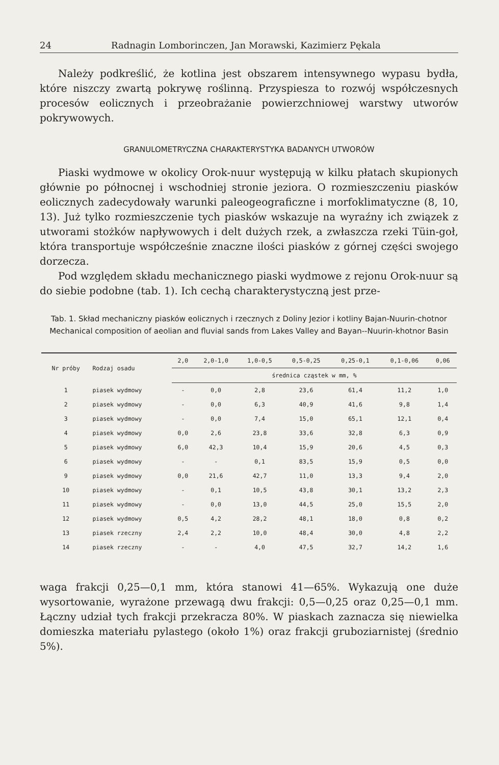24 Radnagin Lomborinczen, Jan Morawski, Kazimierz Pękala
Należy podkreślić, że kotlina jest obszarem intensywnego wypasu bydła, które niszczy zwartą pokrywę roślinną. Przyspiesza to rozwój współczesnych procesów eolicznych i przeobrażanie powierzchniowej warstwy utworów pokrywowych.
GRANULOMETRYCZNA CHARAKTERYSTYKA BADANYCH UTWORÓW
Piaski wydmowe w okolicy Orok-nuur występują w kilku płatach skupionych głównie po północnej i wschodniej stronie jeziora. O rozmieszczeniu piasków eolicznych zadecydowały warunki paleogeograficzne i morfoklimatyczne (8, 10, 13). Już tylko rozmieszczenie tych piasków wskazuje na wyraźny ich związek z utworami stożków napływowych i delt dużych rzek, a zwłaszcza rzeki Tüin-goł, która transportuje współcześnie znaczne ilości piasków z górnej części swojego dorzecza.
Pod względem składu mechanicznego piaski wydmowe z rejonu Orok-nuur są do siebie podobne (tab. 1). Ich cechą charakterystyczną jest prze-
Tab. 1. Skład mechaniczny piasków eolicznych i rzecznych z Doliny Jezior i kotliny Bajan-Nuurin-chotnor
Mechanical composition of aeolian and fluvial sands from Lakes Valley and Bayan--Nuurin-khotnor Basin
| Nr próby | Rodzaj osadu | 2,0 | 2,0-1,0 | 1,0-0,5 | 0,5-0,25 | 0,25-0,1 | 0,1-0,06 | 0,06 |
| --- | --- | --- | --- | --- | --- | --- | --- | --- |
| | | średnica cząstek w mm, % | | | | | | |
| 1 | piasek wydmowy | - | 0,0 | 2,8 | 23,6 | 61,4 | 11,2 | 1,0 |
| 2 | piasek wydmowy | - | 0,0 | 6,3 | 40,9 | 41,6 | 9,8 | 1,4 |
| 3 | piasek wydmowy | - | 0,0 | 7,4 | 15,0 | 65,1 | 12,1 | 0,4 |
| 4 | piasek wydmowy | 0,0 | 2,6 | 23,8 | 33,6 | 32,8 | 6,3 | 0,9 |
| 5 | piasek wydmowy | 6,0 | 42,3 | 10,4 | 15,9 | 20,6 | 4,5 | 0,3 |
| 6 | piasek wydmowy | - | - | 0,1 | 83,5 | 15,9 | 0,5 | 0,0 |
| 9 | piasek wydmowy | 0,0 | 21,6 | 42,7 | 11,0 | 13,3 | 9,4 | 2,0 |
| 10 | piasek wydmowy | - | 0,1 | 10,5 | 43,8 | 30,1 | 13,2 | 2,3 |
| 11 | piasek wydmowy | - | 0,0 | 13,0 | 44,5 | 25,0 | 15,5 | 2,0 |
| 12 | piasek wydmowy | 0,5 | 4,2 | 28,2 | 48,1 | 18,0 | 0,8 | 0,2 |
| 13 | piasek rzeczny | 2,4 | 2,2 | 10,0 | 48,4 | 30,0 | 4,8 | 2,2 |
| 14 | piasek rzeczny | - | - | 4,0 | 47,5 | 32,7 | 14,2 | 1,6 |
waga frakcji 0,25—0,1 mm, która stanowi 41—65%. Wykazują one duże wysortowanie, wyrażone przewagą dwu frakcji: 0,5—0,25 oraz 0,25—0,1 mm. Łączny udział tych frakcji przekracza 80%. W piaskach zaznacza się niewielka domieszka materiału pylastego (około 1%) oraz frakcji gruboziarnistej (średnio 5%).